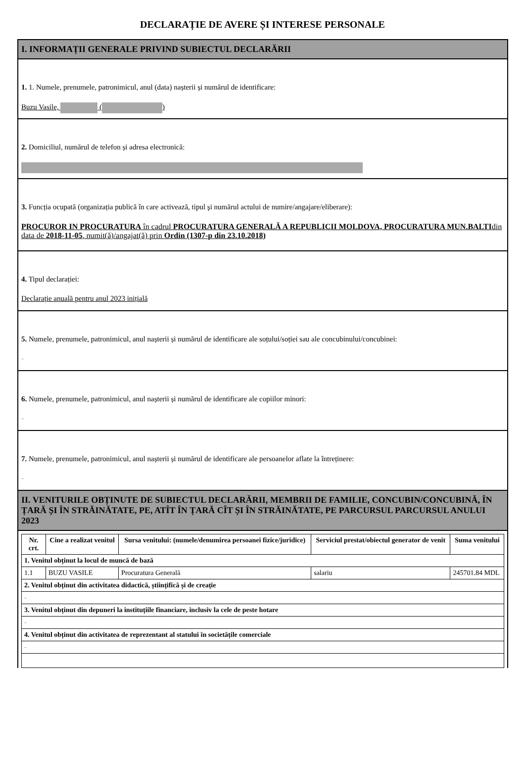DECLARAȚIE DE AVERE ȘI INTERESE PERSONALE
I. INFORMAȚII GENERALE PRIVIND SUBIECTUL DECLARĂRII
1. 1. Numele, prenumele, patronimicul, anul (data) nașterii și numărul de identificare:
Buzu Vasile, ( )
2. Domiciliul, numărul de telefon și adresa electronică:
3. Funcția ocupată (organizația publică în care activează, tipul şi numărul actului de numire/angajare/eliberare):
PROCUROR IN PROCURATURA în cadrul PROCURATURA GENERALĂ A REPUBLICII MOLDOVA, PROCURATURA MUN.BALTIdin data de 2018-11-05, numit(ă)/angajat(ă) prin Ordin (1307-p din 23.10.2018)
4. Tipul declarației:
Declarație anuală pentru anul 2023 inițială
5. Numele, prenumele, patronimicul, anul nașterii și numărul de identificare ale soțului/soției sau ale concubinului/concubinei:
-
6. Numele, prenumele, patronimicul, anul nașterii și numărul de identificare ale copiilor minori:
-
7. Numele, prenumele, patronimicul, anul nașterii și numărul de identificare ale persoanelor aflate la întreținere:
-
II. VENITURILE OBȚINUTE DE SUBIECTUL DECLARĂRII, MEMBRII DE FAMILIE, CONCUBIN/CONCUBINĂ, ÎN ȚARĂ ȘI ÎN STRĂINĂTATE, PE, ATÎT ÎN ȚARĂ CÎT ȘI ÎN STRĂINĂTATE, PE PARCURSUL PARCURSUL ANULUI 2023
| Nr. crt. | Cine a realizat venitul | Sursa venitului: (numele/denumirea persoanei fizice/juridice) | Serviciul prestat/obiectul generator de venit | Suma venitului |
| --- | --- | --- | --- | --- |
| 1. Venitul obținut la locul de muncă de bază | | | | |
| 1.1 | BUZU VASILE | Procuratura Generală | salariu | 245701.84 MDL |
| 2. Venitul obținut din activitatea didactică, științifică și de creație | | | | |
| - | | | | |
| 3. Venitul obținut din depuneri la instituțiile financiare, inclusiv la cele de peste hotare | | | | |
| - | | | | |
| 4. Venitul obținut din activitatea de reprezentant al statului în societățile comerciale | | | | |
| - | | | | |